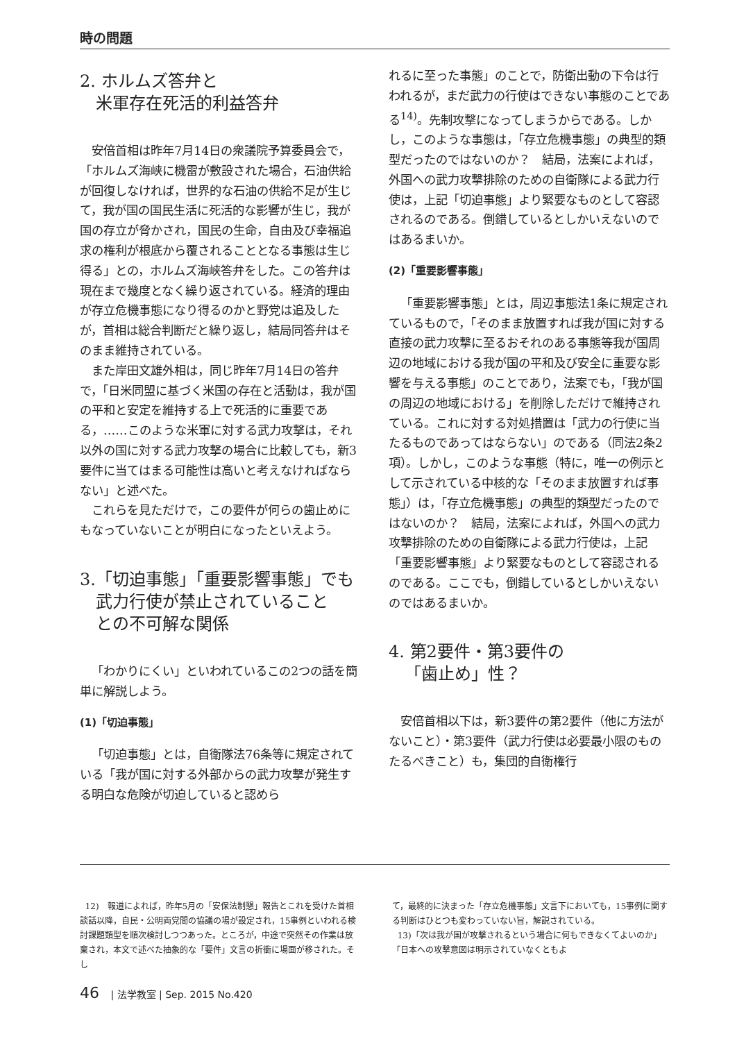時の問題
2. ホルムズ答弁と
米軍存在死活的利益答弁
安倍首相は昨年7月14日の衆議院予算委員会で，「ホルムズ海峡に機雷が敷設された場合，石油供給が回復しなければ，世界的な石油の供給不足が生じて，我が国の国民生活に死活的な影響が生じ，我が国の存立が脅かされ，国民の生命，自由及び幸福追求の権利が根底から覆されることとなる事態は生じ得る」との，ホルムズ海峡答弁をした。この答弁は現在まで幾度となく繰り返されている。経済的理由が存立危機事態になり得るのかと野党は追及したが，首相は総合判断だと繰り返し，結局同答弁はそのまま維持されている。
また岸田文雄外相は，同じ昨年7月14日の答弁で，「日米同盟に基づく米国の存在と活動は，我が国の平和と安定を維持する上で死活的に重要である，……このような米軍に対する武力攻撃は，それ以外の国に対する武力攻撃の場合に比較しても，新3要件に当てはまる可能性は高いと考えなければならない」と述べた。
これらを見ただけで，この要件が何らの歯止めにもなっていないことが明白になったといえよう。
3.「切迫事態」「重要影響事態」でも
武力行使が禁止されていること
との不可解な関係
「わかりにくい」といわれているこの2つの話を簡単に解説しよう。
(1)「切迫事態」
「切迫事態」とは，自衛隊法76条等に規定されている「我が国に対する外部からの武力攻撃が発生する明白な危険が切迫していると認めら
れるに至った事態」のことで，防衛出動の下令は行われるが，まだ武力の行使はできない事態のことである<sup>14)</sup>。先制攻撃になってしまうからである。しかし，このような事態は，「存立危機事態」の典型的類型だったのではないのか？　結局，法案によれば，外国への武力攻撃排除のための自衛隊による武力行使は，上記「切迫事態」より緊要なものとして容認されるのである。倒錯しているとしかいえないのではあるまいか。
(2)「重要影響事態」
「重要影響事態」とは，周辺事態法1条に規定されているもので，「そのまま放置すれば我が国に対する直接の武力攻撃に至るおそれのある事態等我が国周辺の地域における我が国の平和及び安全に重要な影響を与える事態」のことであり，法案でも，「我が国の周辺の地域における」を削除しただけで維持されている。これに対する対処措置は「武力の行使に当たるものであってはならない」のである（同法2条2項）。しかし，このような事態（特に，唯一の例示として示されている中核的な「そのまま放置すれば事態」）は，「存立危機事態」の典型的類型だったのではないのか？　結局，法案によれば，外国への武力攻撃排除のための自衛隊による武力行使は，上記「重要影響事態」より緊要なものとして容認されるのである。ここでも，倒錯しているとしかいえないのではあるまいか。
4. 第2要件・第3要件の
「歯止め」性？
安倍首相以下は，新3要件の第2要件（他に方法がないこと）・第3要件（武力行使は必要最小限のものたるべきこと）も，集団的自衛権行
12)　報道によれば，昨年5月の「安保法制懇」報告とこれを受けた首相談話以降，自民・公明両党間の協議の場が設定され，15事例といわれる検討課題類型を順次検討しつつあった。ところが，中途で突然その作業は放棄され，本文で述べた抽象的な「要件」文言の折衝に場面が移された。そし
て，最終的に決まった「存立危機事態」文言下においても，15事例に関する判断はひとつも変わっていない旨，解説されている。
13)「次は我が国が攻撃されるという場合に何もできなくてよいのか」「日本への攻撃意図は明示されていなくともよ
46 | 法学教室 | Sep. 2015 No.420